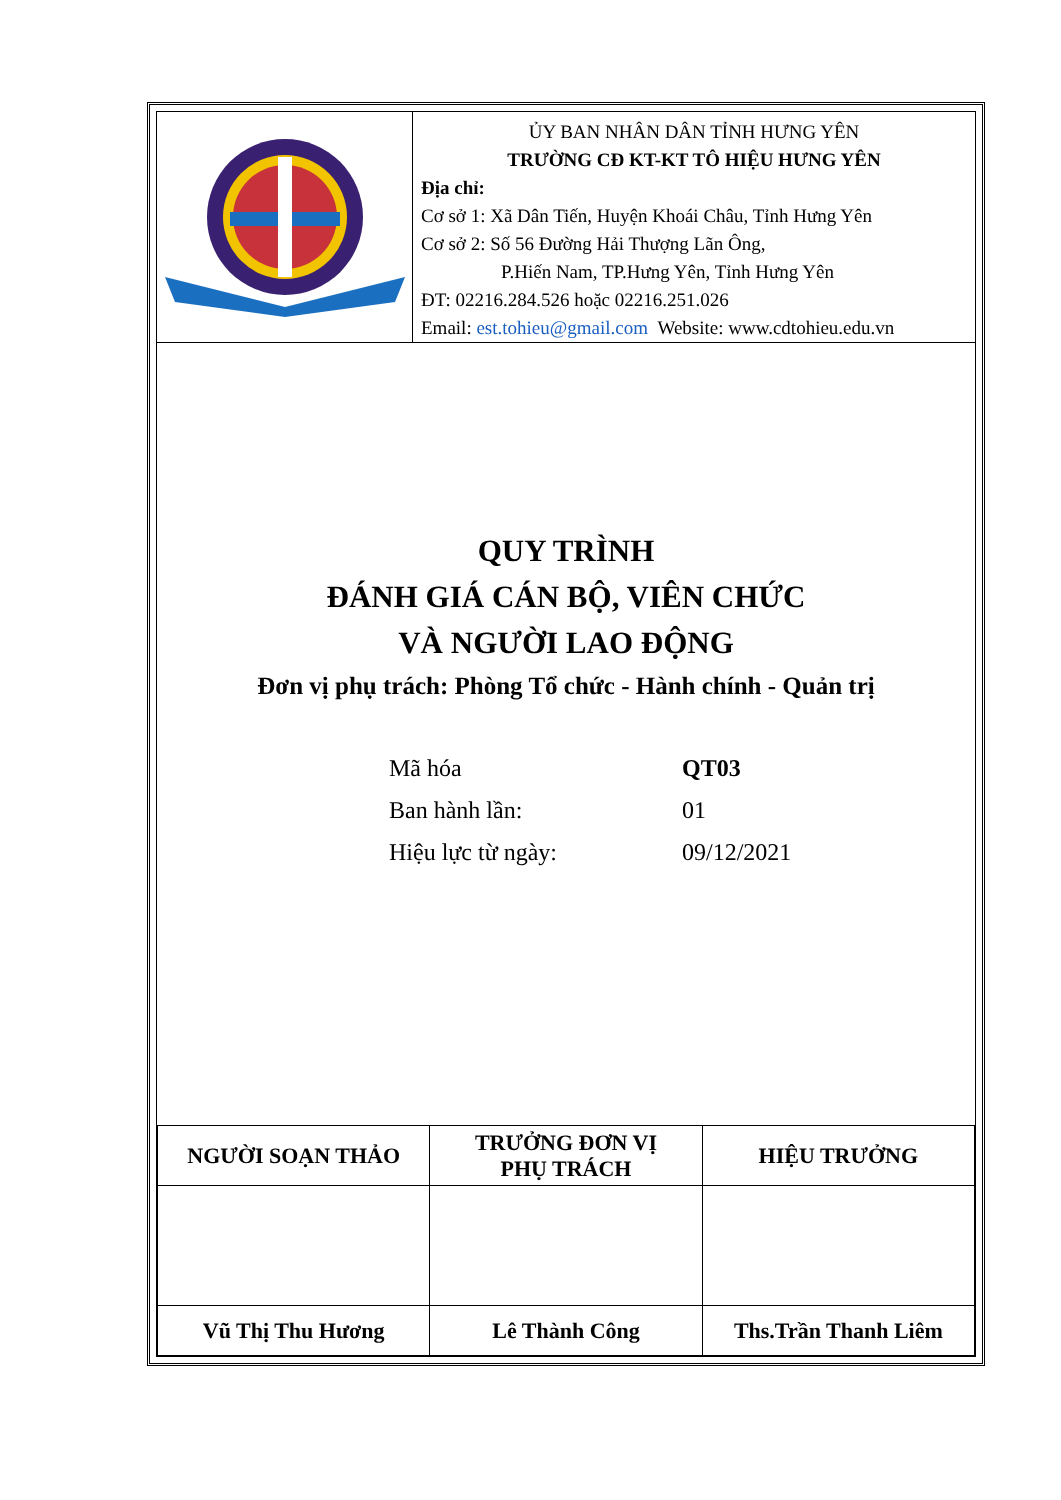ỦY BAN NHÂN DÂN TỈNH HƯNG YÊN
TRƯỜNG CĐ KT-KT TÔ HIỆU HƯNG YÊN
Địa chỉ:
Cơ sở 1: Xã Dân Tiến, Huyện Khoái Châu, Tỉnh Hưng Yên
Cơ sở 2: Số 56 Đường Hải Thượng Lãn Ông,
P.Hiến Nam, TP.Hưng Yên, Tỉnh Hưng Yên
ĐT: 02216.284.526 hoặc 02216.251.026
Email: est.tohieu@gmail.com Website: www.cdtohieu.edu.vn
QUY TRÌNH
ĐÁNH GIÁ CÁN BỘ, VIÊN CHỨC
VÀ NGƯỜI LAO ĐỘNG
Đơn vị phụ trách: Phòng Tổ chức - Hành chính - Quản trị
| Mã hóa | QT03 |
| Ban hành lần: | 01 |
| Hiệu lực từ ngày: | 09/12/2021 |
| NGƯỜI SOẠN THẢO | TRƯỞNG ĐƠN VỊ PHỤ TRÁCH | HIỆU TRƯỞNG |
| Vũ Thị Thu Hương | Lê Thành Công | Ths.Trần Thanh Liêm |